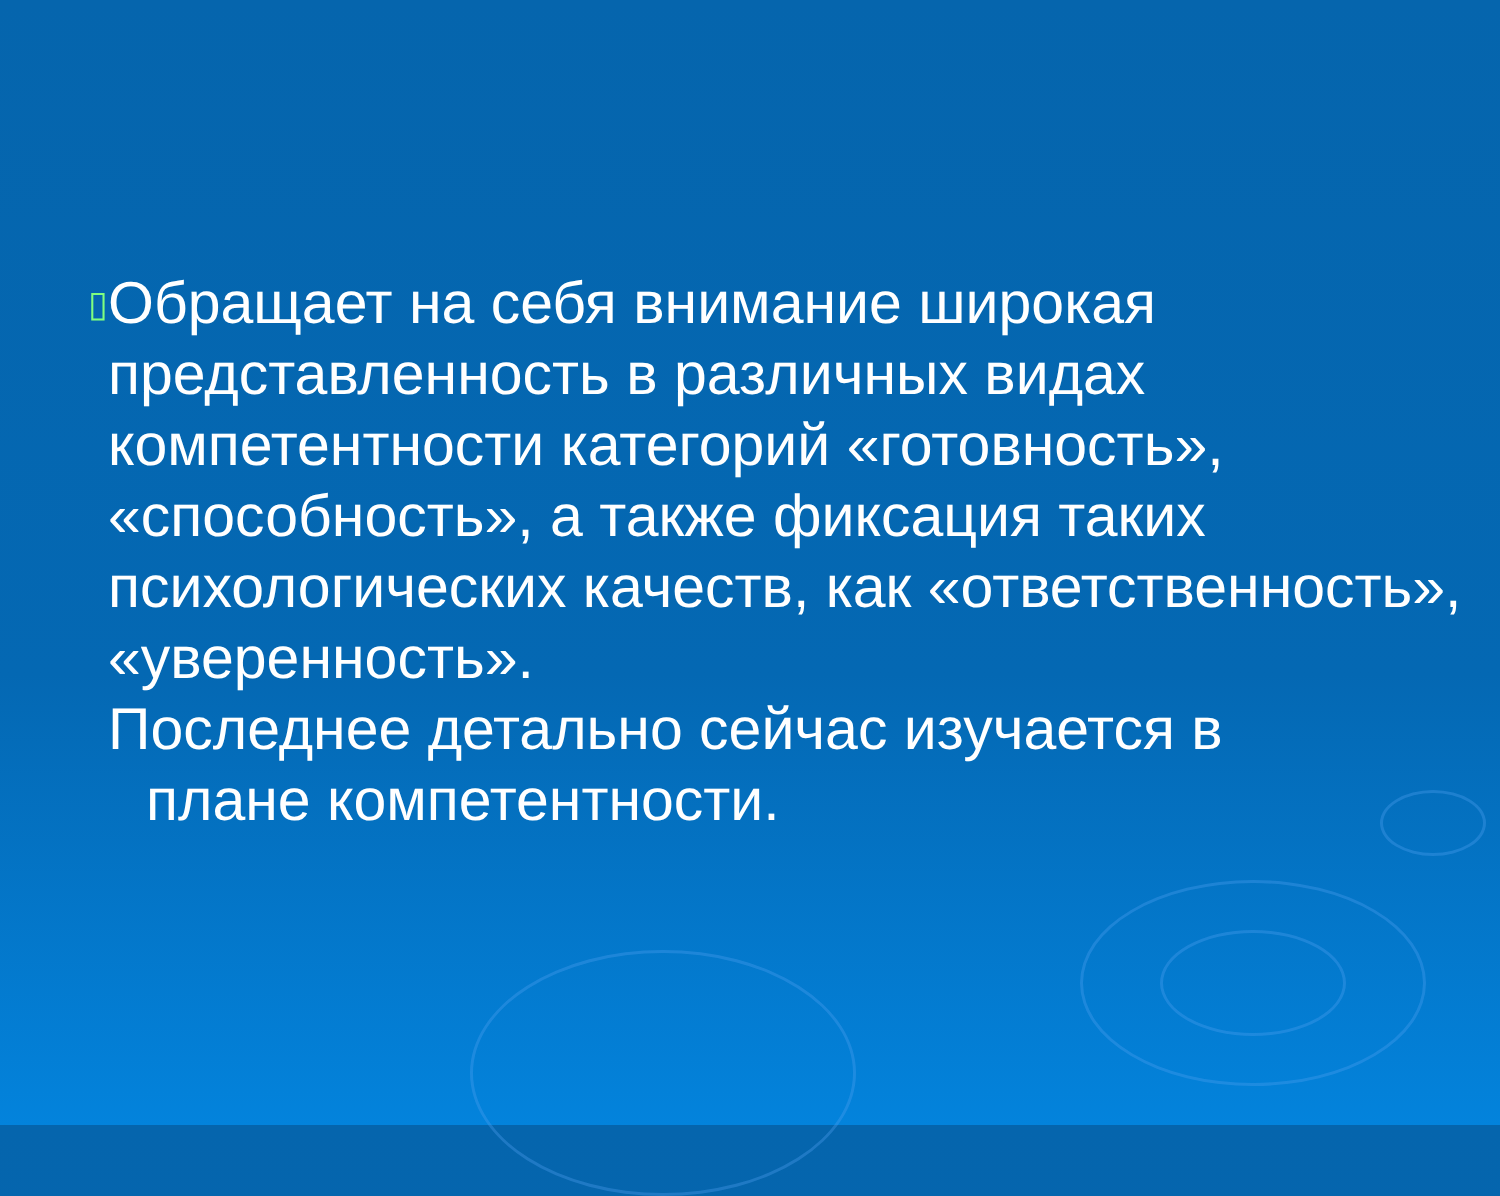▯
Обращает на себя внимание широкая представленность в различных видах компетентности категорий «готовность», «способность», а также фиксация таких психологических качеств, как «ответственность», «уверенность».
Последнее детально сейчас изучается в
плане компетентности.